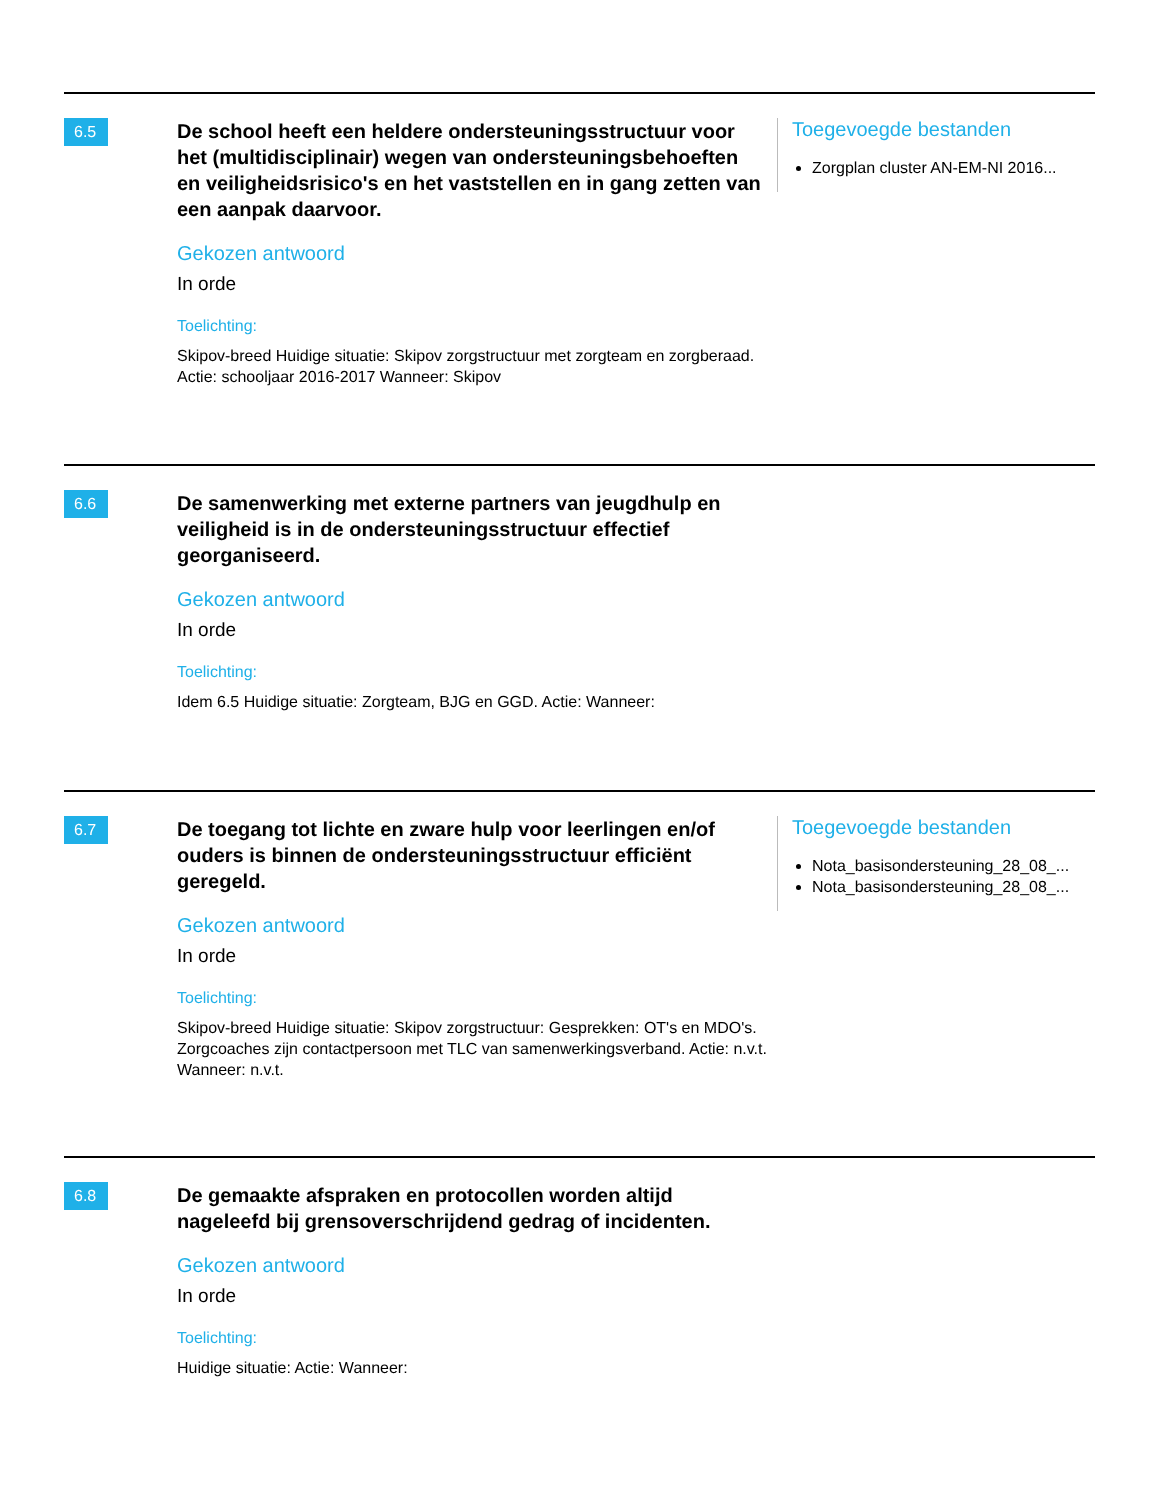6.5
De school heeft een heldere ondersteuningsstructuur voor het (multidisciplinair) wegen van ondersteuningsbehoeften en veiligheidsrisico's en het vaststellen en in gang zetten van een aanpak daarvoor.
Gekozen antwoord
In orde
Toelichting:
Skipov-breed Huidige situatie: Skipov zorgstructuur met zorgteam en zorgberaad. Actie: schooljaar 2016-2017 Wanneer: Skipov
Toegevoegde bestanden
Zorgplan cluster AN-EM-NI 2016...
6.6
De samenwerking met externe partners van jeugdhulp en veiligheid is in de ondersteuningsstructuur effectief georganiseerd.
Gekozen antwoord
In orde
Toelichting:
Idem 6.5 Huidige situatie: Zorgteam, BJG en GGD. Actie: Wanneer:
6.7
De toegang tot lichte en zware hulp voor leerlingen en/of ouders is binnen de ondersteuningsstructuur efficiënt geregeld.
Gekozen antwoord
In orde
Toelichting:
Skipov-breed Huidige situatie: Skipov zorgstructuur: Gesprekken: OT's en MDO's. Zorgcoaches zijn contactpersoon met TLC van samenwerkingsverband. Actie: n.v.t. Wanneer: n.v.t.
Toegevoegde bestanden
Nota_basisondersteuning_28_08_...
Nota_basisondersteuning_28_08_...
6.8
De gemaakte afspraken en protocollen worden altijd nageleefd bij grensoverschrijdend gedrag of incidenten.
Gekozen antwoord
In orde
Toelichting:
Huidige situatie: Actie: Wanneer: